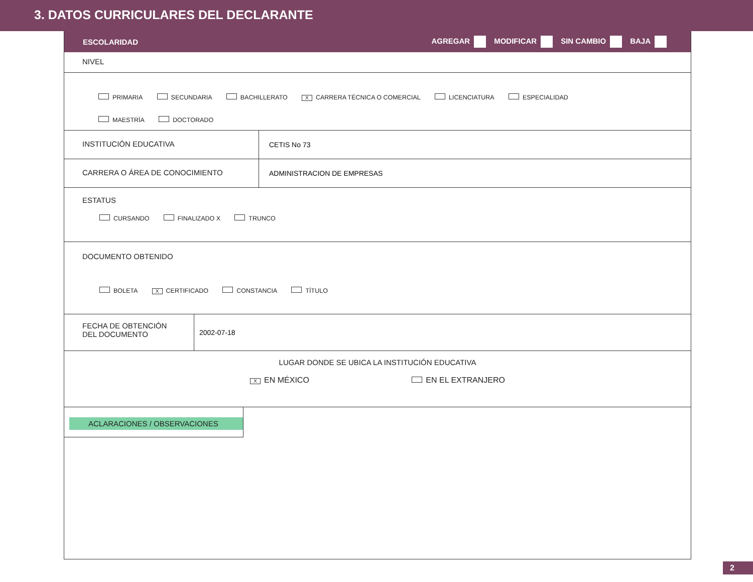3. DATOS CURRICULARES DEL DECLARANTE
ESCOLARIDAD
AGREGAR MODIFICAR SIN CAMBIO BAJA
NIVEL
PRIMARIA SECUNDARIA BACHILLERATO X CARRERA TÉCNICA O COMERCIAL LICENCIATURA ESPECIALIDAD
MAESTRÍA DOCTORADO
INSTITUCIÓN EDUCATIVA CETIS No 73
CARRERA O ÁREA DE CONOCIMIENTO ADMINISTRACION DE EMPRESAS
ESTATUS
CURSANDO FINALIZADO X TRUNCO
DOCUMENTO OBTENIDO
BOLETA X CERTIFICADO CONSTANCIA TÍTULO
FECHA DE OBTENCIÓN
DEL DOCUMENTO
2002-07-18
LUGAR DONDE SE UBICA LA INSTITUCIÓN EDUCATIVA
X EN MÉXICO EN EL EXTRANJERO
ACLARACIONES / OBSERVACIONES
2